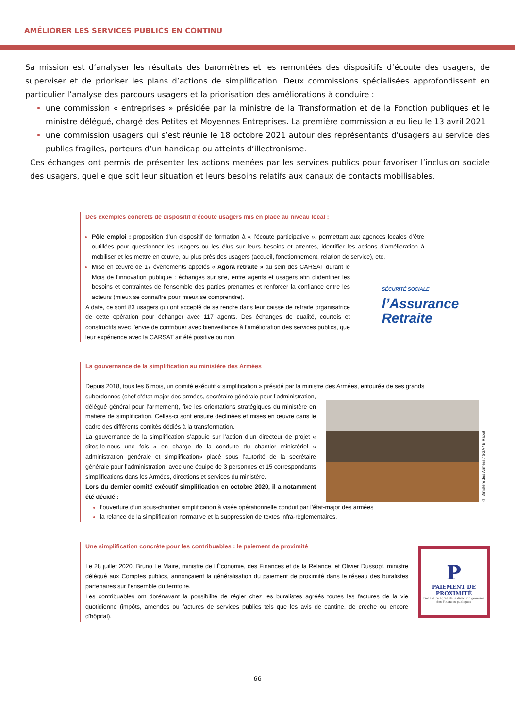AMÉLIORER LES SERVICES PUBLICS EN CONTINU
Sa mission est d’analyser les résultats des baromètres et les remontées des dispositifs d’écoute des usagers, de superviser et de prioriser les plans d’actions de simplification. Deux commissions spécialisées approfondissent en particulier l’analyse des parcours usagers et la priorisation des améliorations à conduire :
une commission « entreprises » présidée par la ministre de la Transformation et de la Fonction publiques et le ministre délégué, chargé des Petites et Moyennes Entreprises. La première commission a eu lieu le 13 avril 2021
une commission usagers qui s’est réunie le 18 octobre 2021 autour des représentants d’usagers au service des publics fragiles, porteurs d’un handicap ou atteints d’illectronisme.
Ces échanges ont permis de présenter les actions menées par les services publics pour favoriser l’inclusion sociale des usagers, quelle que soit leur situation et leurs besoins relatifs aux canaux de contacts mobilisables.
Des exemples concrets de dispositif d’écoute usagers mis en place au niveau local :
Pôle emploi : proposition d’un dispositif de formation à « l’écoute participative », permettant aux agences locales d’être outillées pour questionner les usagers ou les élus sur leurs besoins et attentes, identifier les actions d’amélioration à mobiliser et les mettre en œuvre, au plus près des usagers (accueil, fonctionnement, relation de service), etc.
Mise en œuvre de 17 évènements appelés « Agora retraite » au sein des CARSAT durant le Mois de l’innovation publique : échanges sur site, entre agents et usagers afin d’identifier les besoins et contraintes de l’ensemble des parties prenantes et renforcer la confiance entre les acteurs (mieux se connaître pour mieux se comprendre).
A date, ce sont 83 usagers qui ont accepté de se rendre dans leur caisse de retraite organisatrice de cette opération pour échanger avec 117 agents. Des échanges de qualité, courtois et constructifs avec l’envie de contribuer avec bienveillance à l’amélioration des services publics, que leur expérience avec la CARSAT ait été positive ou non.
SÉCURITÉ SOCIALE
l’Assurance
Retraite
La gouvernance de la simplification au ministère des Armées
Depuis 2018, tous les 6 mois, un comité exécutif « simplification » présidé par la ministre des Armées, entourée de ses grands
subordonnés (chef d’état-major des armées, secrétaire générale pour l’administration, délégué général pour l’armement), fixe les orientations stratégiques du ministère en matière de simplification. Celles-ci sont ensuite déclinées et mises en œuvre dans le cadre des différents comités dédiés à la transformation.
La gouvernance de la simplification s’appuie sur l’action d’un directeur de projet « dites-le-nous une fois » en charge de la conduite du chantier ministériel « administration générale et simplification» placé sous l’autorité de la secrétaire générale pour l’administration, avec une équipe de 3 personnes et 15 correspondants simplifications dans les Armées, directions et services du ministère.
Lors du dernier comité exécutif simplification en octobre 2020, il a notamment été décidé :
© Ministère des Armées / SGA / E.Rabot
l’ouverture d’un sous-chantier simplification à visée opérationnelle conduit par l’état-major des armées
la relance de la simplification normative et la suppression de textes infra-règlementaires.
Une simplification concrète pour les contribuables : le paiement de proximité
Le 28 juillet 2020, Bruno Le Maire, ministre de l’Économie, des Finances et de la Relance, et Olivier Dussopt, ministre délégué aux Comptes publics, annonçaient la généralisation du paiement de proximité dans le réseau des buralistes partenaires sur l’ensemble du territoire.
Les contribuables ont dorénavant la possibilité de régler chez les buralistes agréés toutes les factures de la vie quotidienne (impôts, amendes ou factures de services publics tels que les avis de cantine, de crèche ou encore d'hôpital).
P
PAIEMENT DE
PROXIMITÉ
Partenaire agréé de la direction générale des Finances publiques
66